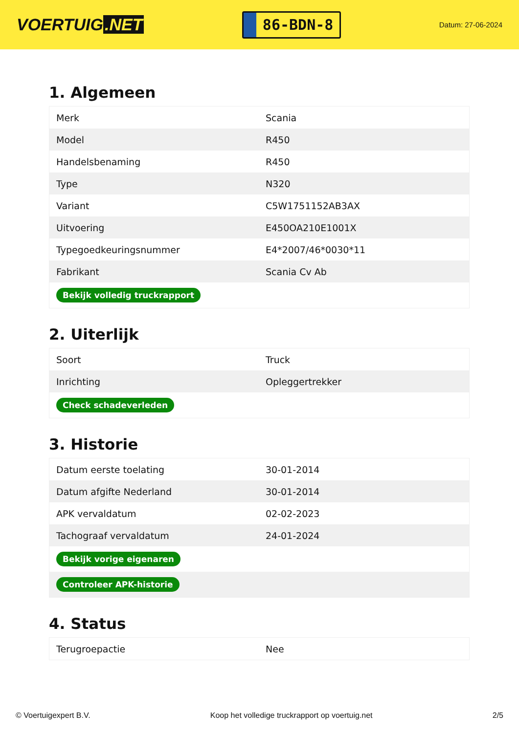VOERTUIG.NET
86-BDN-8
Datum: 27-06-2024
1. Algemeen
| Merk | Scania |
| Model | R450 |
| Handelsbenaming | R450 |
| Type | N320 |
| Variant | C5W1751152AB3AX |
| Uitvoering | E450OA210E1001X |
| Typegoedkeuringsnummer | E4*2007/46*0030*11 |
| Fabrikant | Scania Cv Ab |
| Bekijk volledig truckrapport | |
2. Uiterlijk
| Soort | Truck |
| Inrichting | Opleggertrekker |
| Check schadeverleden | |
3. Historie
| Datum eerste toelating | 30-01-2014 |
| Datum afgifte Nederland | 30-01-2014 |
| APK vervaldatum | 02-02-2023 |
| Tachograaf vervaldatum | 24-01-2024 |
| Bekijk vorige eigenaren | |
| Controleer APK-historie | |
4. Status
| Terugroepactie | Nee |
© Voertuigexpert B.V. Koop het volledige truckrapport op voertuig.net 2/5